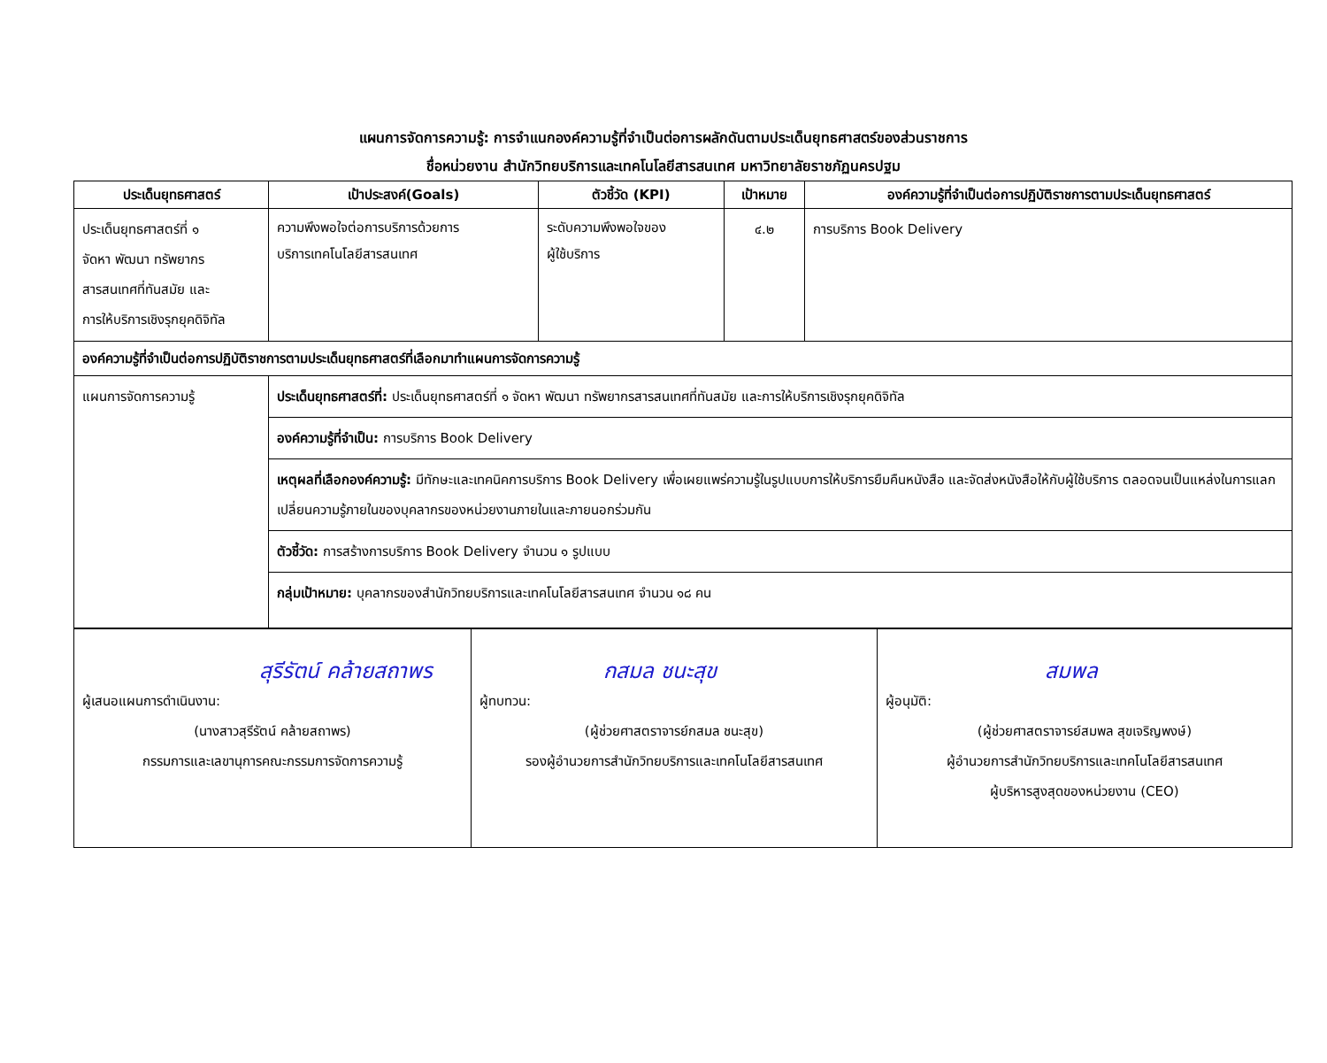แผนการจัดการความรู้: การจำแนกองค์ความรู้ที่จำเป็นต่อการผลักดันตามประเด็นยุทธศาสตร์ของส่วนราชการ
ชื่อหน่วยงาน สำนักวิทยบริการและเทคโนโลยีสารสนเทศ มหาวิทยาลัยราชภัฏนครปฐม
| ประเด็นยุทธศาสตร์ | เป้าประสงค์(Goals) | ตัวชี้วัด (KPI) | เป้าหมาย | องค์ความรู้ที่จำเป็นต่อการปฏิบัติราชการตามประเด็นยุทธศาสตร์ |
| --- | --- | --- | --- | --- |
| ประเด็นยุทธศาสตร์ที่ ๑ จัดหา พัฒนา ทรัพยากร สารสนเทศที่ทันสมัย และ การให้บริการเชิงรุกยุคดิจิทัล | ความพึงพอใจต่อการบริการด้วยการ บริการเทคโนโลยีสารสนเทศ | ระดับความพึงพอใจของ ผู้ใช้บริการ | ๔.๒ | การบริการ Book Delivery |
| องค์ความรู้ที่จำเป็นต่อการปฏิบัติราชการตามประเด็นยุทธศาสตร์ที่เลือกมาทำแผนการจัดการความรู้ | | | | |
| แผนการจัดการความรู้ | ประเด็นยุทธศาสตร์ที่: ประเด็นยุทธศาสตร์ที่ ๑ จัดหา พัฒนา ทรัพยากรสารสนเทศที่ทันสมัย และการให้บริการเชิงรุกยุคดิจิทัล | | | |
| | องค์ความรู้ที่จำเป็น: การบริการ Book Delivery | | | |
| | เหตุผลที่เลือกองค์ความรู้: มีทักษะและเทคนิคการบริการ Book Delivery เพื่อเผยแพร่ความรู้ในรูปแบบการให้บริการยืมคืนหนังสือ และจัดส่งหนังสือให้กับผู้ใช้บริการ ตลอดจนเป็นแหล่งในการแลกเปลี่ยนความรู้ภายในของบุคลากรของหน่วยงานภายในและภายนอกร่วมกัน | | | |
| | ตัวชี้วัด: การสร้างการบริการ Book Delivery จำนวน ๑ รูปแบบ | | | |
| | กลุ่มเป้าหมาย: บุคลากรของสำนักวิทยบริการและเทคโนโลยีสารสนเทศ จำนวน ๑๘ คน | | | |
| สุรีรัตน์ คล้ายสถาพร ผู้เสนอแผนการดำเนินงาน: (นางสาวสุรีรัตน์ คล้ายสถาพร) กรรมการและเลขานุการคณะกรรมการจัดการความรู้ | กสมล ชนะสุข ผู้ทบทวน: (ผู้ช่วยศาสตราจารย์กสมล ชนะสุข) รองผู้อำนวยการสำนักวิทยบริการและเทคโนโลยีสารสนเทศ | สมพล ผู้อนุมัติ: (ผู้ช่วยศาสตราจารย์สมพล สุขเจริญพงษ์) ผู้อำนวยการสำนักวิทยบริการและเทคโนโลยีสารสนเทศ ผู้บริหารสูงสุดของหน่วยงาน (CEO) |